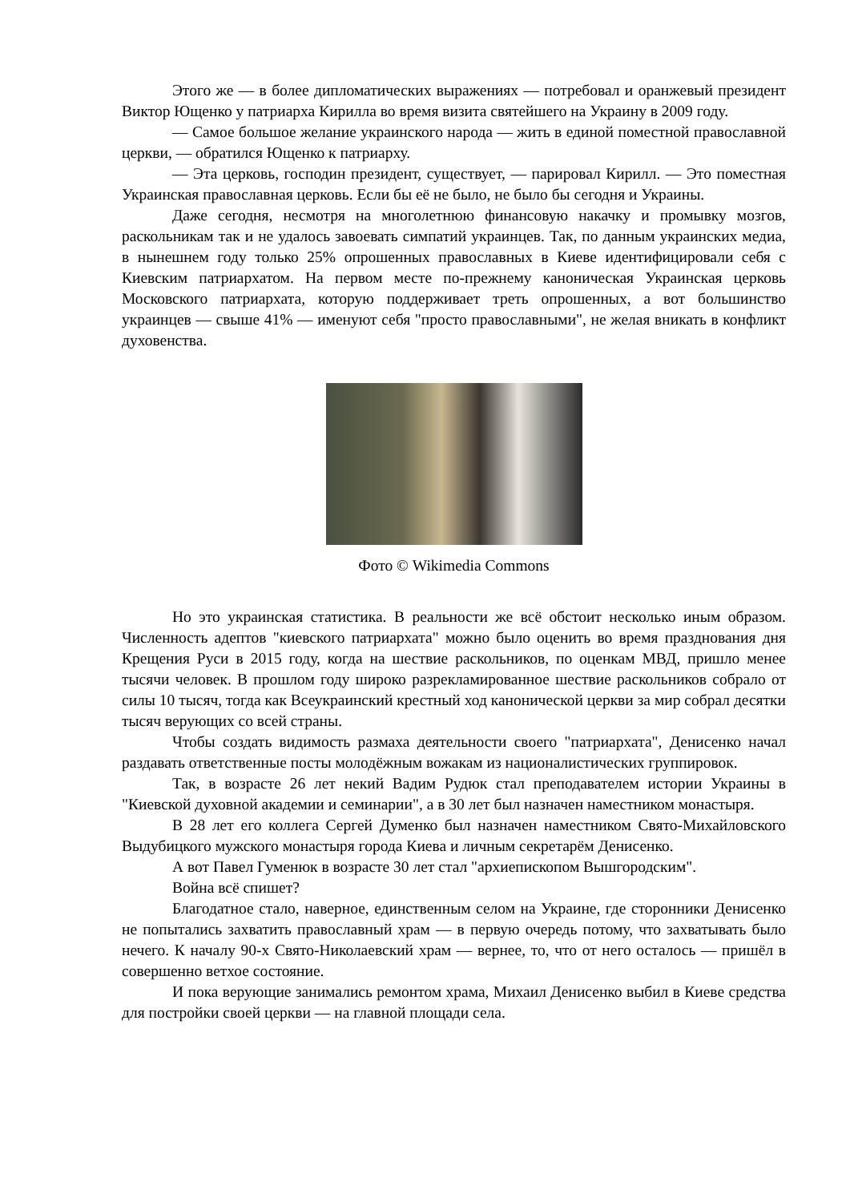Этого же — в более дипломатических выражениях — потребовал и оранжевый президент Виктор Ющенко у патриарха Кирилла во время визита святейшего на Украину в 2009 году.
— Самое большое желание украинского народа — жить в единой поместной православной церкви, — обратился Ющенко к патриарху.
— Эта церковь, господин президент, существует, — парировал Кирилл. — Это поместная Украинская православная церковь. Если бы её не было, не было бы сегодня и Украины.
Даже сегодня, несмотря на многолетнюю финансовую накачку и промывку мозгов, раскольникам так и не удалось завоевать симпатий украинцев. Так, по данным украинских медиа, в нынешнем году только 25% опрошенных православных в Киеве идентифицировали себя с Киевским патриархатом. На первом месте по-прежнему каноническая Украинская церковь Московского патриархата, которую поддерживает треть опрошенных, а вот большинство украинцев — свыше 41% — именуют себя "просто православными", не желая вникать в конфликт духовенства.
Фото © Wikimedia Commons
Но это украинская статистика. В реальности же всё обстоит несколько иным образом. Численность адептов "киевского патриархата" можно было оценить во время празднования дня Крещения Руси в 2015 году, когда на шествие раскольников, по оценкам МВД, пришло менее тысячи человек. В прошлом году широко разрекламированное шествие раскольников собрало от силы 10 тысяч, тогда как Всеукраинский крестный ход канонической церкви за мир собрал десятки тысяч верующих со всей страны.
Чтобы создать видимость размаха деятельности своего "патриархата", Денисенко начал раздавать ответственные посты молодёжным вожакам из националистических группировок.
Так, в возрасте 26 лет некий Вадим Рудюк стал преподавателем истории Украины в "Киевской духовной академии и семинарии", а в 30 лет был назначен наместником монастыря.
В 28 лет его коллега Сергей Думенко был назначен наместником Свято-Михайловского Выдубицкого мужского монастыря города Киева и личным секретарём Денисенко.
А вот Павел Гуменюк в возрасте 30 лет стал "архиепископом Вышгородским".
Война всё спишет?
Благодатное стало, наверное, единственным селом на Украине, где сторонники Денисенко не попытались захватить православный храм — в первую очередь потому, что захватывать было нечего. К началу 90-х Свято-Николаевский храм — вернее, то, что от него осталось — пришёл в совершенно ветхое состояние.
И пока верующие занимались ремонтом храма, Михаил Денисенко выбил в Киеве средства для постройки своей церкви — на главной площади села.